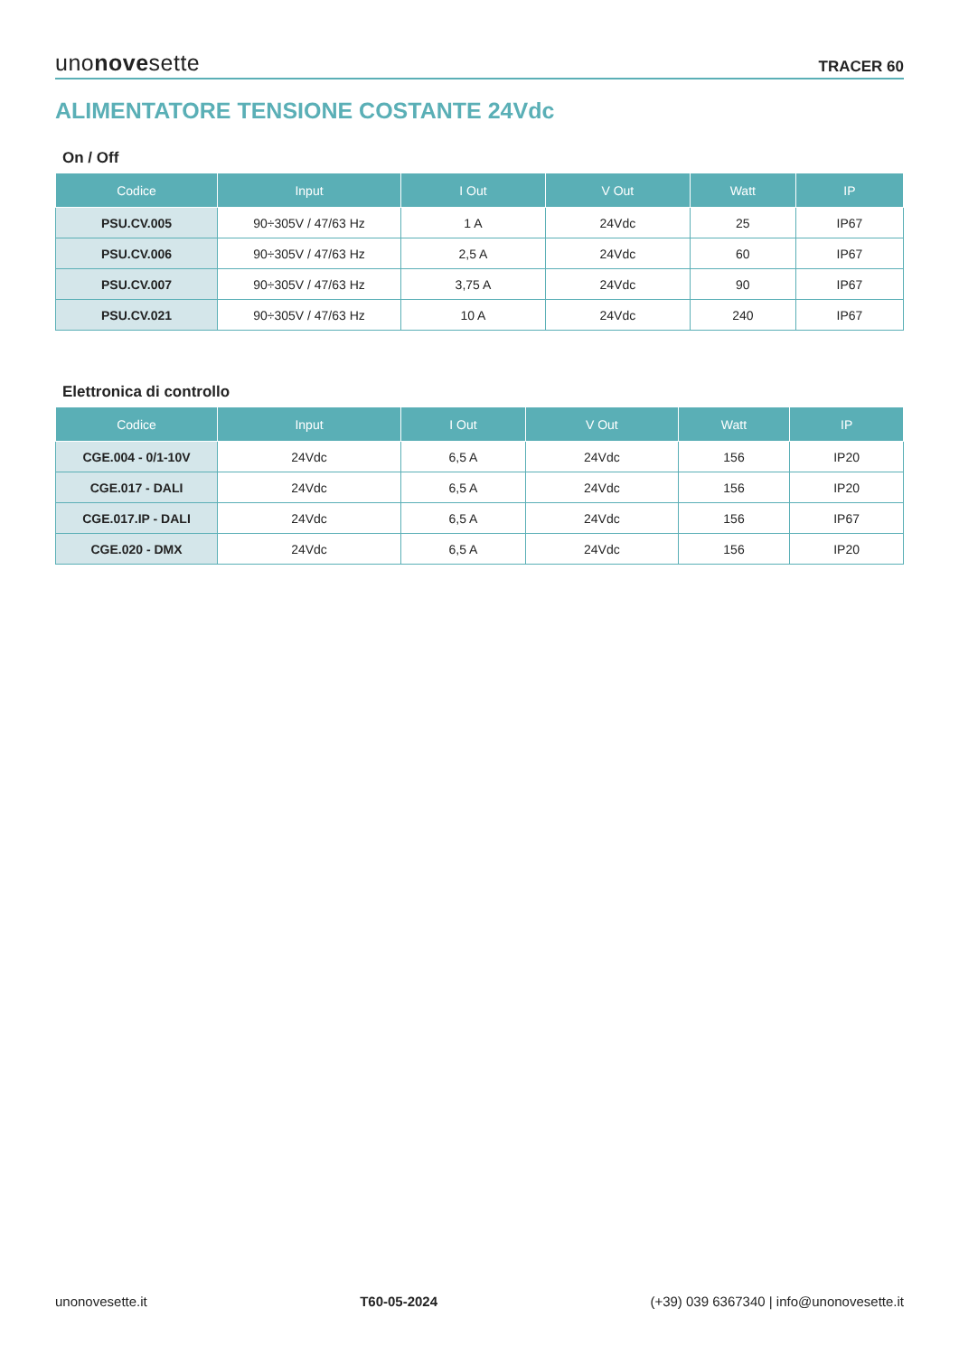unonovesette TRACER 60
ALIMENTATORE TENSIONE COSTANTE 24Vdc
On / Off
| Codice | Input | I Out | V Out | Watt | IP |
| --- | --- | --- | --- | --- | --- |
| PSU.CV.005 | 90÷305V / 47/63 Hz | 1 A | 24Vdc | 25 | IP67 |
| PSU.CV.006 | 90÷305V / 47/63 Hz | 2,5 A | 24Vdc | 60 | IP67 |
| PSU.CV.007 | 90÷305V / 47/63 Hz | 3,75 A | 24Vdc | 90 | IP67 |
| PSU.CV.021 | 90÷305V / 47/63 Hz | 10 A | 24Vdc | 240 | IP67 |
Elettronica di controllo
| Codice | Input | I Out | V Out | Watt | IP |
| --- | --- | --- | --- | --- | --- |
| CGE.004 - 0/1-10V | 24Vdc | 6,5 A | 24Vdc | 156 | IP20 |
| CGE.017 - DALI | 24Vdc | 6,5 A | 24Vdc | 156 | IP20 |
| CGE.017.IP - DALI | 24Vdc | 6,5 A | 24Vdc | 156 | IP67 |
| CGE.020 - DMX | 24Vdc | 6,5 A | 24Vdc | 156 | IP20 |
unonovesette.it T60-05-2024 (+39) 039 6367340 | info@unonovesette.it